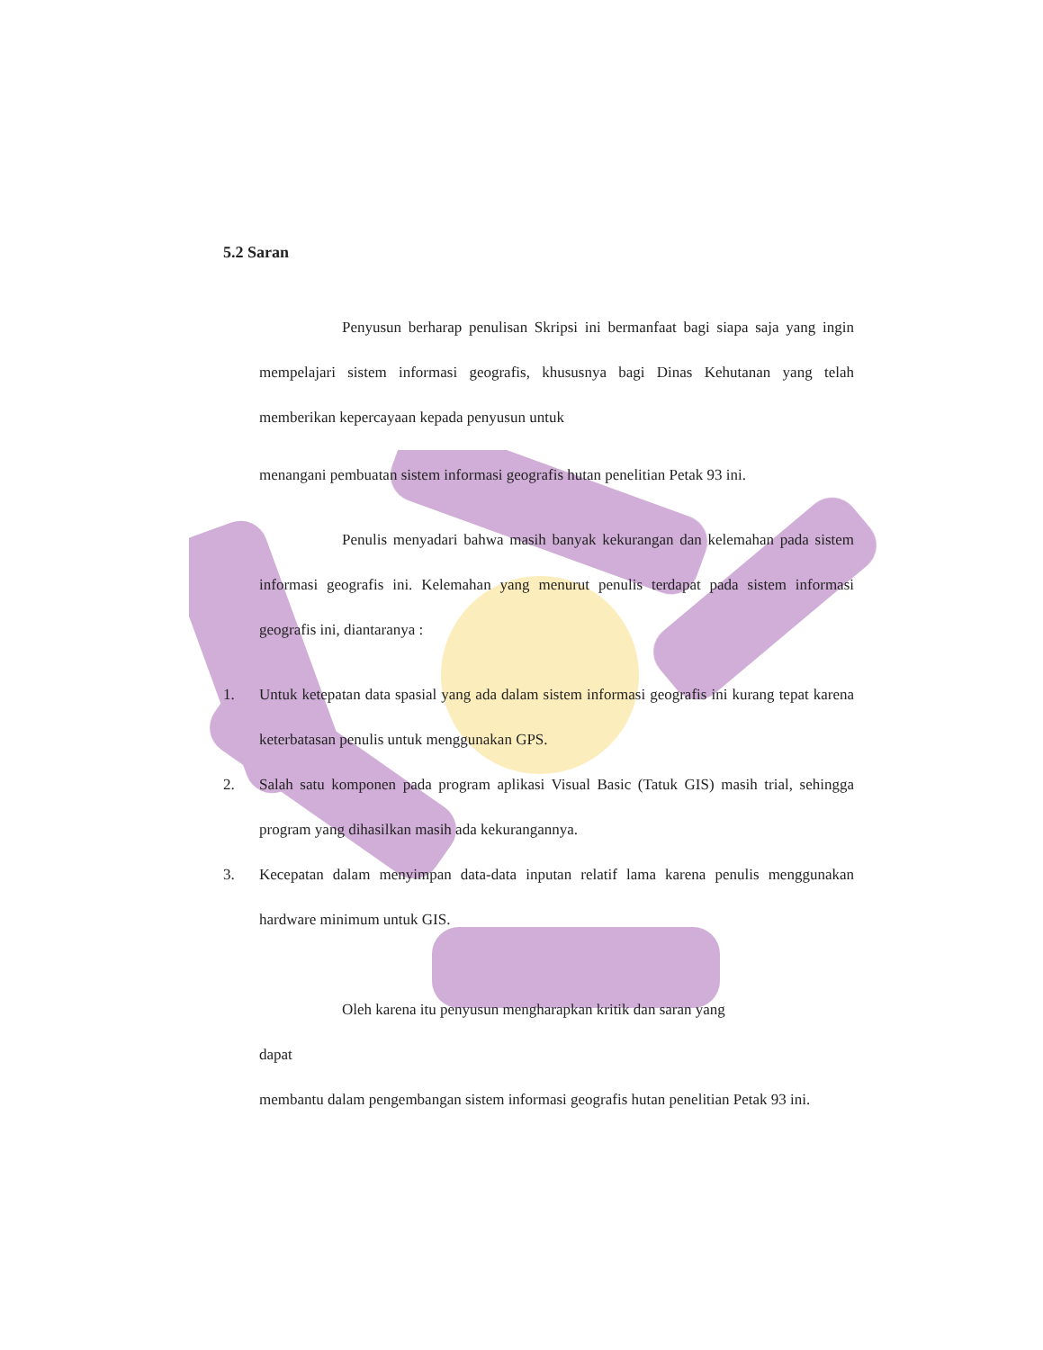5.2 Saran
Penyusun berharap penulisan Skripsi ini bermanfaat bagi siapa saja yang ingin mempelajari sistem informasi geografis, khususnya bagi Dinas Kehutanan yang telah memberikan kepercayaan kepada penyusun untuk
menangani pembuatan sistem informasi geografis hutan penelitian Petak 93 ini.
Penulis menyadari bahwa masih banyak kekurangan dan kelemahan pada sistem informasi geografis ini. Kelemahan yang menurut penulis terdapat pada sistem informasi geografis ini, diantaranya :
1. Untuk ketepatan data spasial yang ada dalam sistem informasi geografis ini kurang tepat karena keterbatasan penulis untuk menggunakan GPS.
2. Salah satu komponen pada program aplikasi Visual Basic (Tatuk GIS) masih trial, sehingga program yang dihasilkan masih ada kekurangannya.
3. Kecepatan dalam menyimpan data-data inputan relatif lama karena penulis menggunakan hardware minimum untuk GIS.
Oleh karena itu penyusun mengharapkan kritik dan saran yang
dapat
membantu dalam pengembangan sistem informasi geografis hutan penelitian Petak 93 ini.